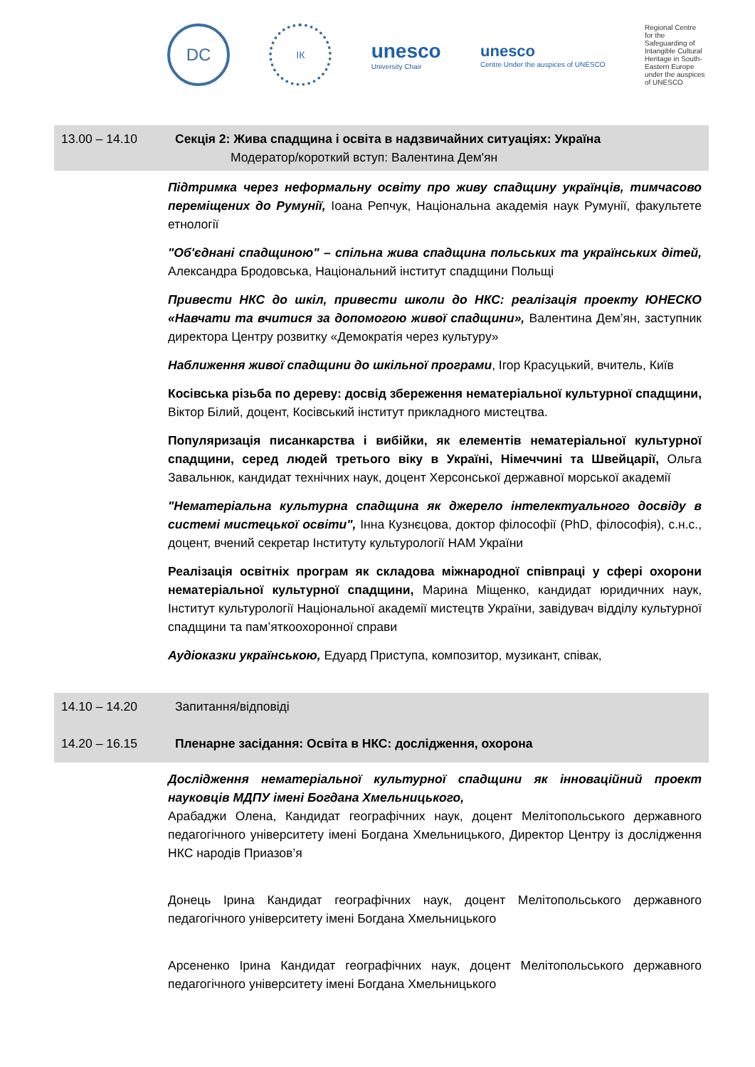DC
ІК
unesco
University Chair
unesco
Centre Under the auspices of UNESCO
Regional Centre for the Safeguarding of Intangible Cultural Heritage in South-Eastern Europe under the auspices of UNESCO
13.00 – 14.10 Секція 2: Жива спадщина і освіта в надзвичайних ситуаціях: Україна
Модератор/короткий вступ: Валентина Дем'ян
Підтримка через неформальну освіту про живу спадщину українців, тимчасово переміщених до Румунії, Іоана Репчук, Національна академія наук Румунії, факультете етнології
"Об'єднані спадщиною" – спільна жива спадщина польських та українських дітей, Александра Бродовська, Національний інститут спадщини Польщі
Привести НКС до шкіл, привести школи до НКС: реалізація проекту ЮНЕСКО «Навчати та вчитися за допомогою живої спадщини», Валентина Дем’ян, заступник директора Центру розвитку «Демократія через культуру»
Наближення живої спадщини до шкільної програми, Ігор Красуцький, вчитель, Київ
Косівська різьба по дереву: досвід збереження нематеріальної культурної спадщини, Віктор Білий, доцент, Косівський інститут прикладного мистецтва.
Популяризація писанкарства і вибійки, як елементів нематеріальної культурної спадщини, серед людей третього віку в Україні, Німеччині та Швейцарії, Ольга Завальнюк, кандидат технічних наук, доцент Херсонської державної морської академії
"Нематеріальна культурна спадщина як джерело інтелектуального досвіду в системі мистецької освіти", Інна Кузнєцова, доктор філософії (PhD, філософія), с.н.с., доцент, вчений секретар Інституту культурології НАМ України
Реалізація освітніх програм як складова міжнародної співпраці у сфері охорони нематеріальної культурної спадщини, Марина Міщенко, кандидат юридичних наук, Інститут культурології Національної академії мистецтв України, завідувач відділу культурної спадщини та пам’яткоохоронної справи
Аудіоказки українською, Едуард Приступа, композитор, музикант, співак,
14.10 – 14.20 Запитання/відповіді
14.20 – 16.15 Пленарне засідання: Освіта в НКС: дослідження, охорона
Дослідження нематеріальної культурної спадщини як інноваційний проект науковців МДПУ імені Богдана Хмельницького,
Арабаджи Олена, Кандидат географічних наук, доцент Мелітопольського державного педагогічного університету імені Богдана Хмельницького, Директор Центру із дослідження НКС народів Приазов’я
Донець Ірина Кандидат географічних наук, доцент Мелітопольського державного педагогічного університету імені Богдана Хмельницького
Арсененко Ірина Кандидат географічних наук, доцент Мелітопольського державного педагогічного університету імені Богдана Хмельницького